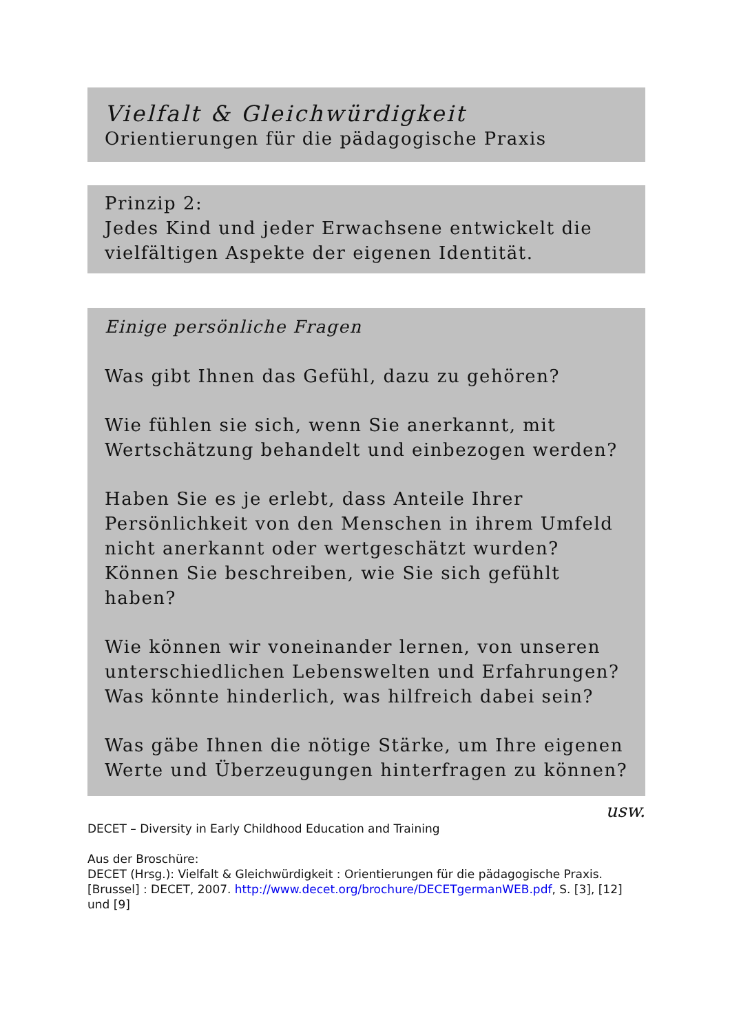Vielfalt & Gleichwürdigkeit
Orientierungen für die pädagogische Praxis
Prinzip 2:
Jedes Kind und jeder Erwachsene entwickelt die vielfältigen Aspekte der eigenen Identität.
Einige persönliche Fragen
Was gibt Ihnen das Gefühl, dazu zu gehören?
Wie fühlen sie sich, wenn Sie anerkannt, mit Wertschätzung behandelt und einbezogen werden?
Haben Sie es je erlebt, dass Anteile Ihrer Persönlichkeit von den Menschen in ihrem Umfeld nicht anerkannt oder wertgeschätzt wurden? Können Sie beschreiben, wie Sie sich gefühlt haben?
Wie können wir voneinander lernen, von unseren unterschiedlichen Lebenswelten und Erfahrungen? Was könnte hinderlich, was hilfreich dabei sein?
Was gäbe Ihnen die nötige Stärke, um Ihre eigenen Werte und Überzeugungen hinterfragen zu können?
usw.
DECET – Diversity in Early Childhood Education and Training
Aus der Broschüre:
DECET (Hrsg.): Vielfalt & Gleichwürdigkeit : Orientierungen für die pädagogische Praxis. [Brussel] : DECET, 2007. http://www.decet.org/brochure/DECETgermanWEB.pdf, S. [3], [12] und [9]